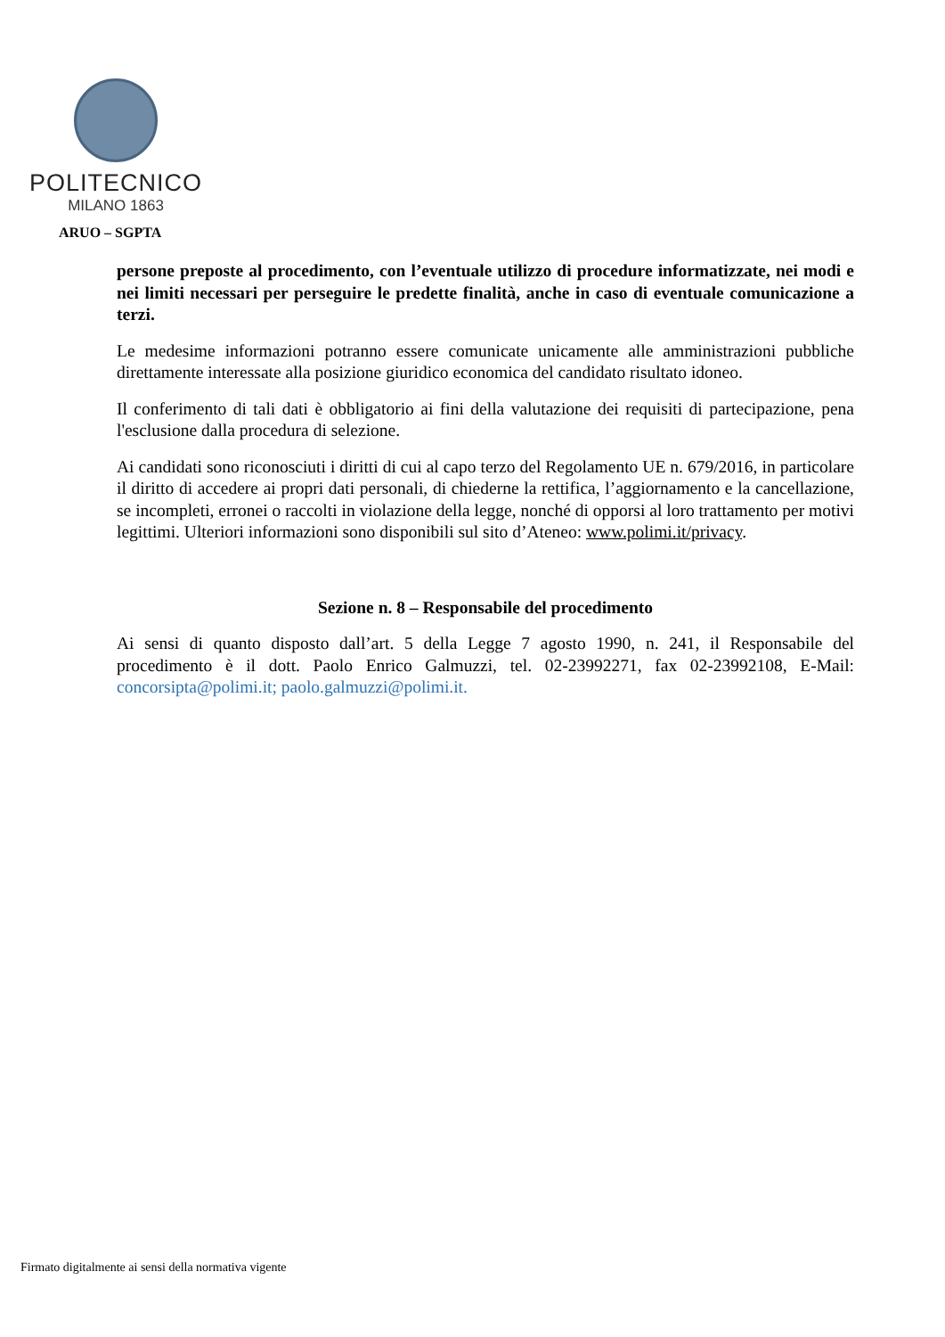POLITECNICO
MILANO 1863
ARUO – SGPTA
persone preposte al procedimento, con l’eventuale utilizzo di procedure informatizzate, nei modi e nei limiti necessari per perseguire le predette finalità, anche in caso di eventuale comunicazione a terzi.
Le medesime informazioni potranno essere comunicate unicamente alle amministrazioni pubbliche direttamente interessate alla posizione giuridico economica del candidato risultato idoneo.
Il conferimento di tali dati è obbligatorio ai fini della valutazione dei requisiti di partecipazione, pena l'esclusione dalla procedura di selezione.
Ai candidati sono riconosciuti i diritti di cui al capo terzo del Regolamento UE n. 679/2016, in particolare il diritto di accedere ai propri dati personali, di chiederne la rettifica, l’aggiornamento e la cancellazione, se incompleti, erronei o raccolti in violazione della legge, nonché di opporsi al loro trattamento per motivi legittimi. Ulteriori informazioni sono disponibili sul sito d’Ateneo: www.polimi.it/privacy.
Sezione n. 8 – Responsabile del procedimento
Ai sensi di quanto disposto dall’art. 5 della Legge 7 agosto 1990, n. 241, il Responsabile del procedimento è il dott. Paolo Enrico Galmuzzi, tel. 02-23992271, fax 02-23992108, E-Mail: concorsipta@polimi.it; paolo.galmuzzi@polimi.it.
Firmato digitalmente ai sensi della normativa vigente